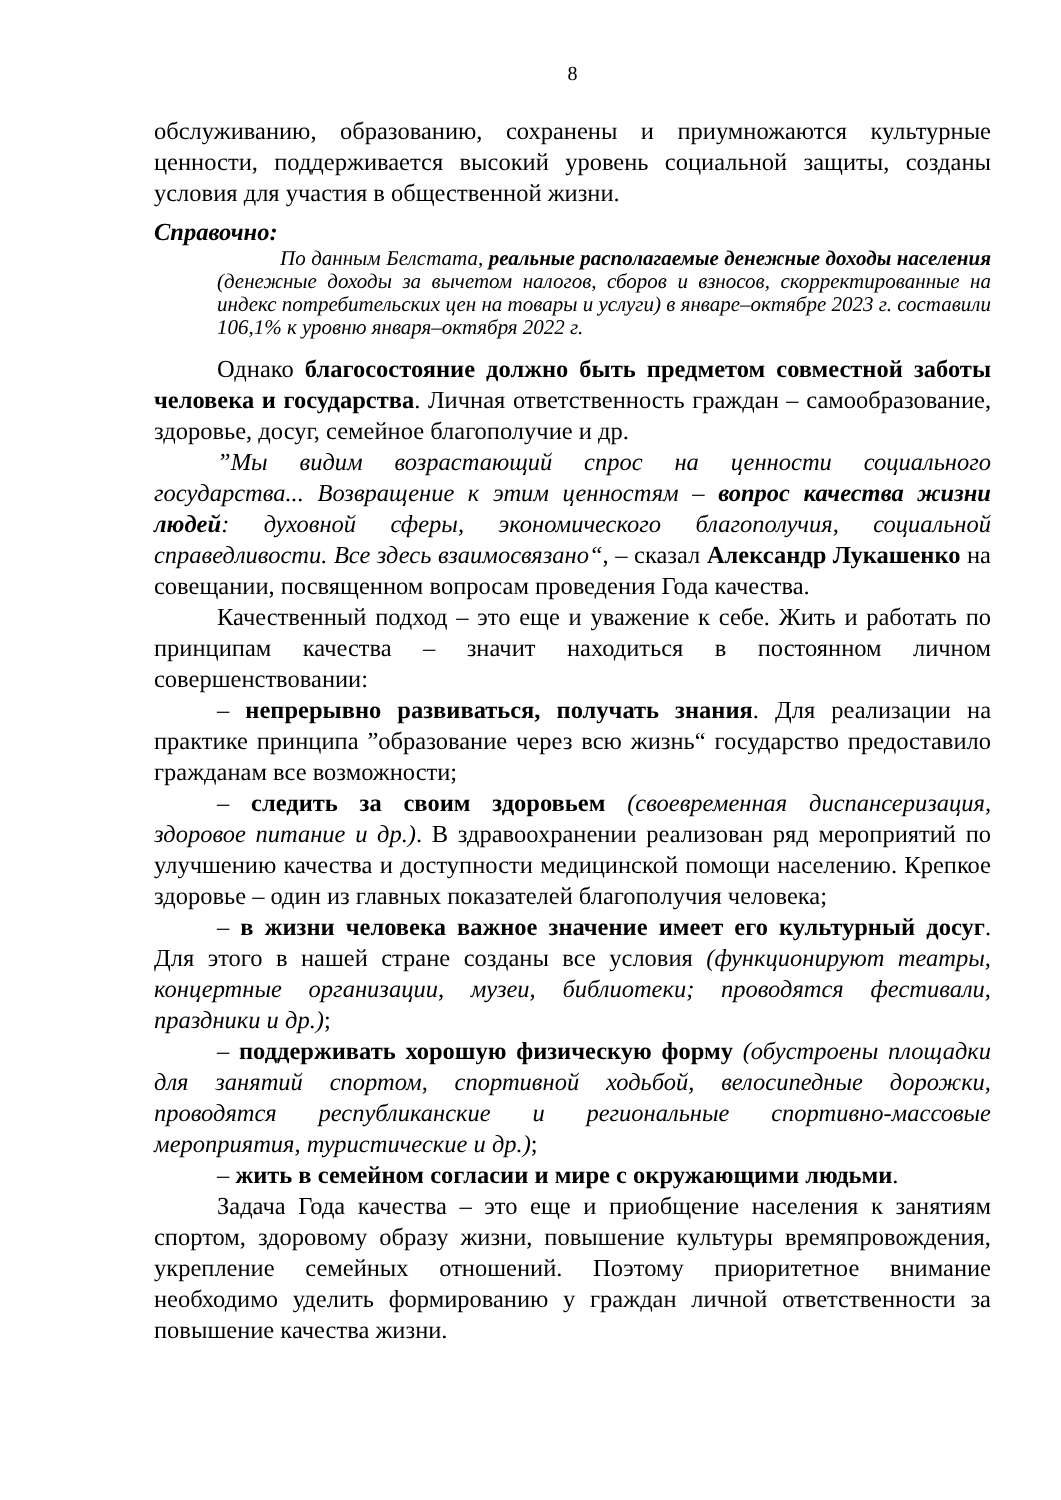8
обслуживанию, образованию, сохранены и приумножаются культурные ценности, поддерживается высокий уровень социальной защиты, созданы условия для участия в общественной жизни.
Справочно:
По данным Белстата, реальные располагаемые денежные доходы населения (денежные доходы за вычетом налогов, сборов и взносов, скорректированные на индекс потребительских цен на товары и услуги) в январе–октябре 2023 г. составили 106,1% к уровню января–октября 2022 г.
Однако благосостояние должно быть предметом совместной заботы человека и государства. Личная ответственность граждан – самообразование, здоровье, досуг, семейное благополучие и др.
”Мы видим возрастающий спрос на ценности социального государства... Возвращение к этим ценностям – вопрос качества жизни людей: духовной сферы, экономического благополучия, социальной справедливости. Все здесь взаимосвязано“, – сказал Александр Лукашенко на совещании, посвященном вопросам проведения Года качества.
Качественный подход – это еще и уважение к себе. Жить и работать по принципам качества – значит находиться в постоянном личном совершенствовании:
– непрерывно развиваться, получать знания. Для реализации на практике принципа ”образование через всю жизнь“ государство предоставило гражданам все возможности;
– следить за своим здоровьем (своевременная диспансеризация, здоровое питание и др.). В здравоохранении реализован ряд мероприятий по улучшению качества и доступности медицинской помощи населению. Крепкое здоровье – один из главных показателей благополучия человека;
– в жизни человека важное значение имеет его культурный досуг. Для этого в нашей стране созданы все условия (функционируют театры, концертные организации, музеи, библиотеки; проводятся фестивали, праздники и др.);
– поддерживать хорошую физическую форму (обустроены площадки для занятий спортом, спортивной ходьбой, велосипедные дорожки, проводятся республиканские и региональные спортивно-массовые мероприятия, туристические и др.);
– жить в семейном согласии и мире с окружающими людьми.
Задача Года качества – это еще и приобщение населения к занятиям спортом, здоровому образу жизни, повышение культуры времяпровождения, укрепление семейных отношений. Поэтому приоритетное внимание необходимо уделить формированию у граждан личной ответственности за повышение качества жизни.